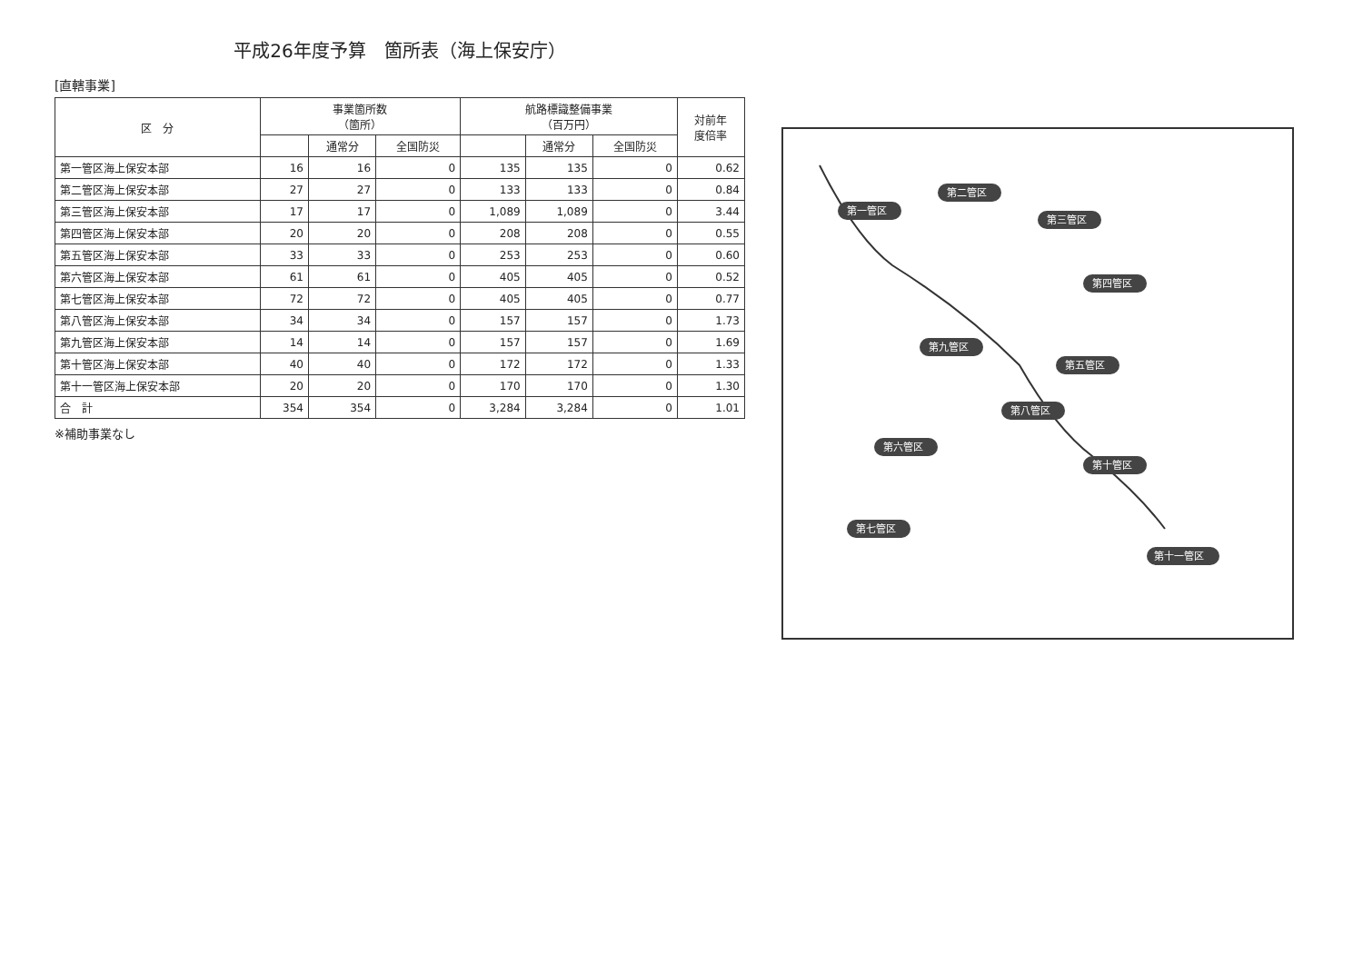平成26年度予算　箇所表（海上保安庁）
[直轄事業]
| 区 分 | 事業箇所数 （箇所） | | | 航路標識整備事業 （百万円） | | | 対前年 度倍率 |
| --- | --- | --- | --- | --- | --- | --- | --- |
| | | 通常分 | 全国防災 | | 通常分 | 全国防災 | |
| 第一管区海上保安本部 | 16 | 16 | 0 | 135 | 135 | 0 | 0.62 |
| 第二管区海上保安本部 | 27 | 27 | 0 | 133 | 133 | 0 | 0.84 |
| 第三管区海上保安本部 | 17 | 17 | 0 | 1,089 | 1,089 | 0 | 3.44 |
| 第四管区海上保安本部 | 20 | 20 | 0 | 208 | 208 | 0 | 0.55 |
| 第五管区海上保安本部 | 33 | 33 | 0 | 253 | 253 | 0 | 0.60 |
| 第六管区海上保安本部 | 61 | 61 | 0 | 405 | 405 | 0 | 0.52 |
| 第七管区海上保安本部 | 72 | 72 | 0 | 405 | 405 | 0 | 0.77 |
| 第八管区海上保安本部 | 34 | 34 | 0 | 157 | 157 | 0 | 1.73 |
| 第九管区海上保安本部 | 14 | 14 | 0 | 157 | 157 | 0 | 1.69 |
| 第十管区海上保安本部 | 40 | 40 | 0 | 172 | 172 | 0 | 1.33 |
| 第十一管区海上保安本部 | 20 | 20 | 0 | 170 | 170 | 0 | 1.30 |
| 合 計 | 354 | 354 | 0 | 3,284 | 3,284 | 0 | 1.01 |
※補助事業なし
第一管区
第二管区
第三管区
第四管区
第五管区
第九管区
第八管区
第六管区
第十管区
第七管区
第十一管区